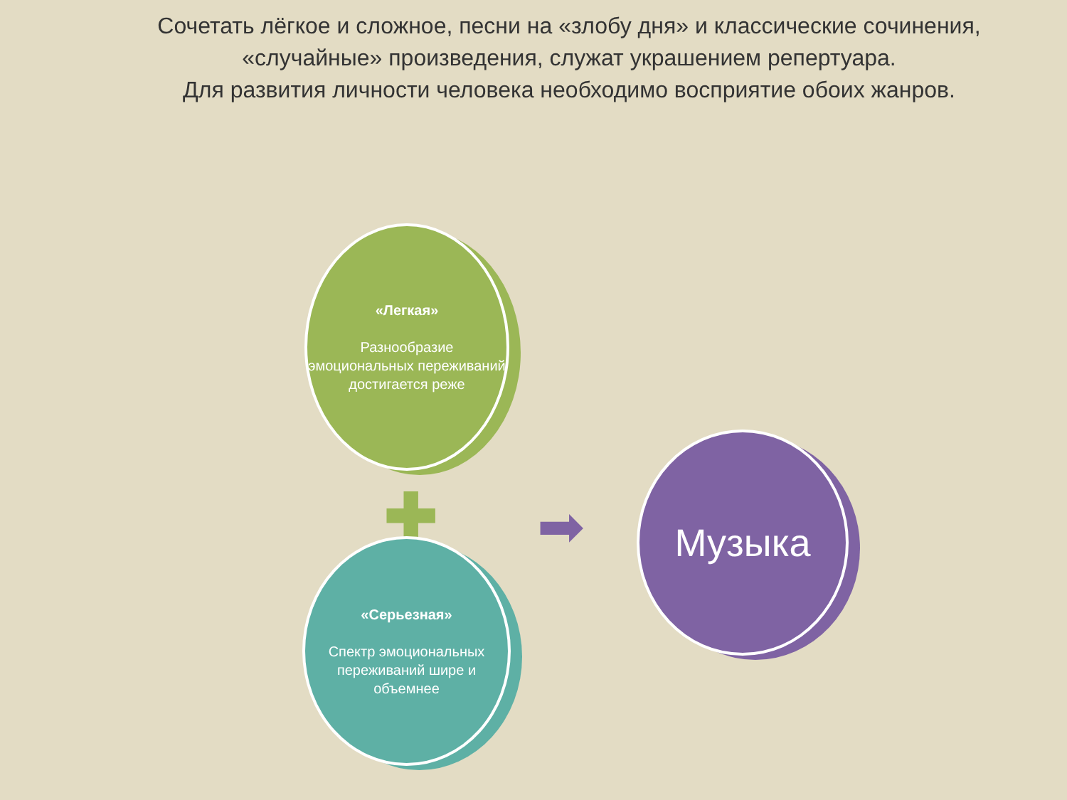Сочетать лёгкое и сложное, песни на «злобу дня» и классические сочинения, «случайные» произведения, служат украшением репертуара.
Для развития личности человека необходимо восприятие обоих жанров.
«Легкая»
Разнообразие эмоциональных переживаний достигается реже
✚ ➡
«Серьезная»
Спектр эмоциональных переживаний шире и объемнее
Музыка